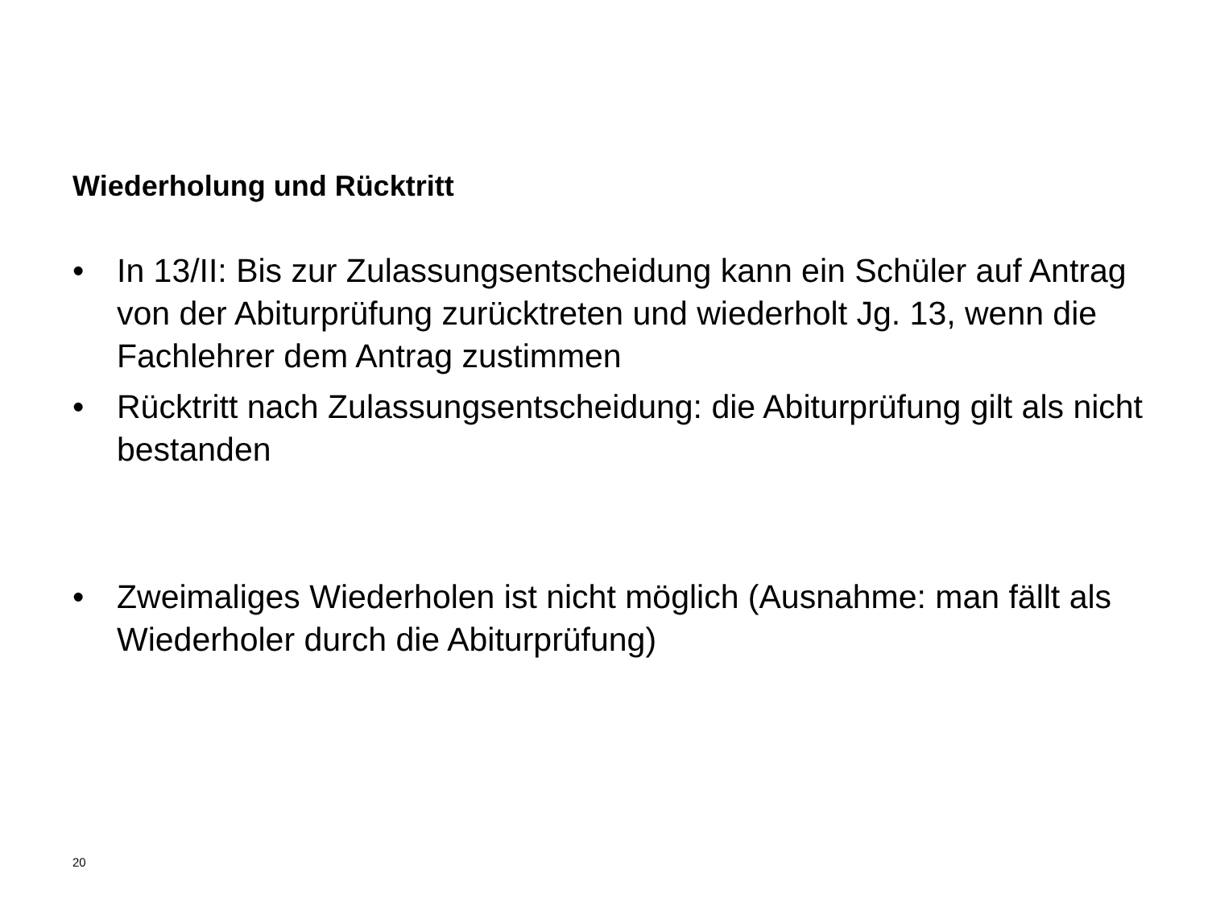Wiederholung und Rücktritt
• In 13/II: Bis zur Zulassungsentscheidung kann ein Schüler auf Antrag von der Abiturprüfung zurücktreten und wiederholt Jg. 13, wenn die Fachlehrer dem Antrag zustimmen
• Rücktritt nach Zulassungsentscheidung: die Abiturprüfung gilt als nicht bestanden
• Zweimaliges Wiederholen ist nicht möglich (Ausnahme: man fällt als Wiederholer durch die Abiturprüfung)
20